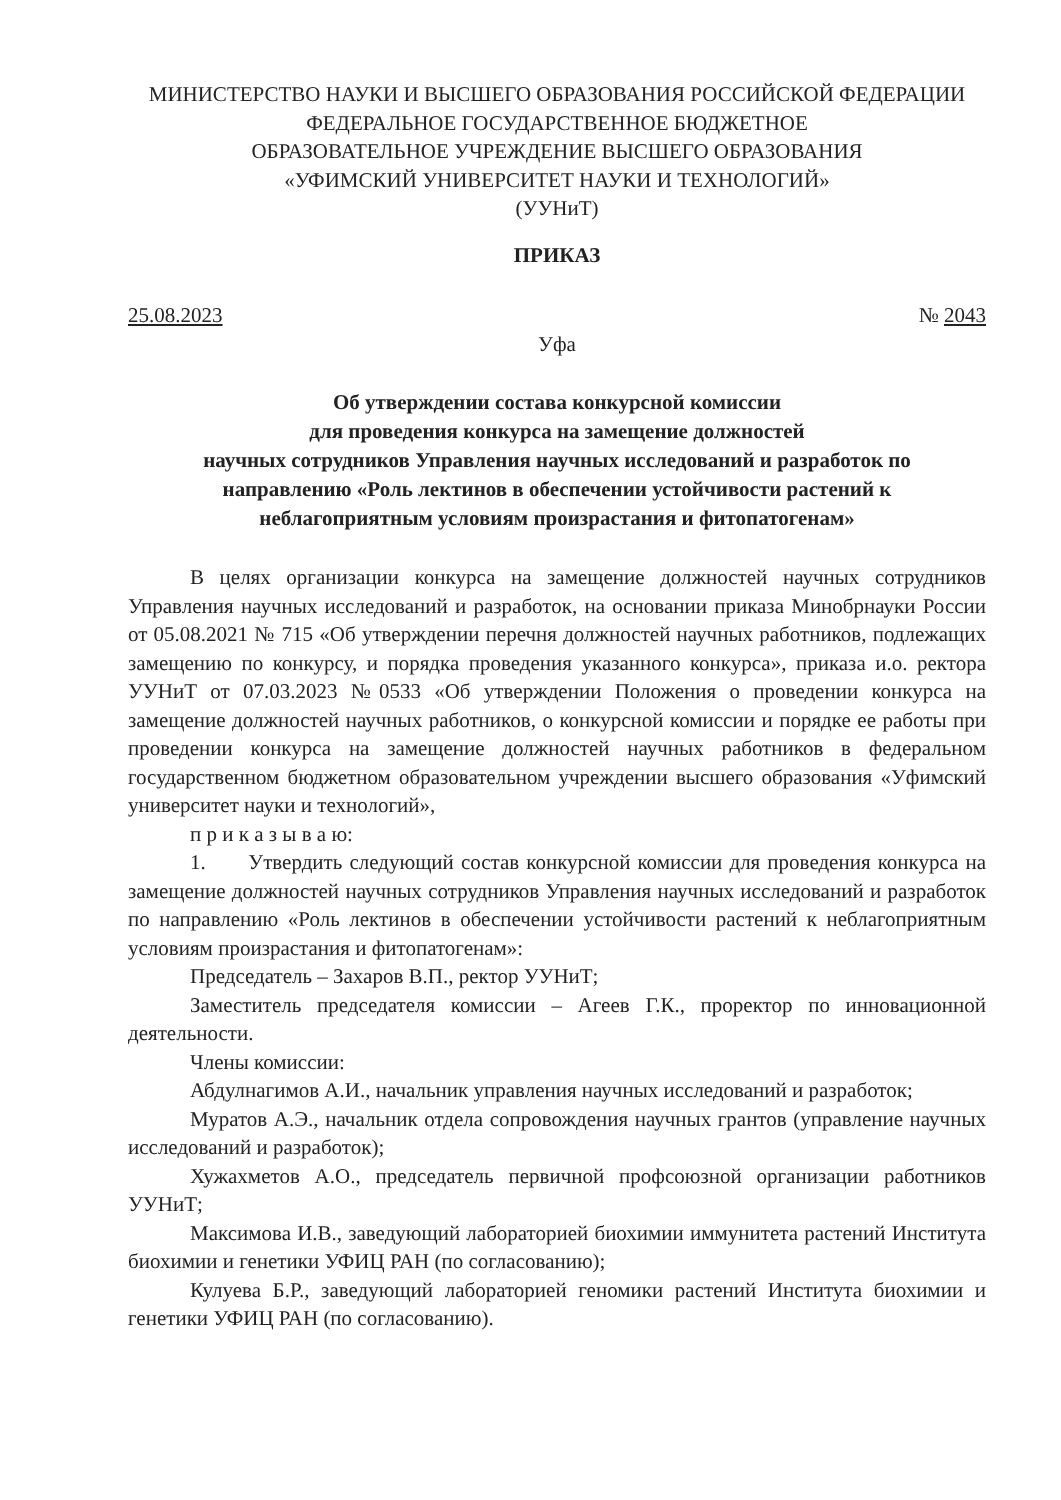МИНИСТЕРСТВО НАУКИ И ВЫСШЕГО ОБРАЗОВАНИЯ РОССИЙСКОЙ ФЕДЕРАЦИИ
ФЕДЕРАЛЬНОЕ ГОСУДАРСТВЕННОЕ БЮДЖЕТНОЕ
ОБРАЗОВАТЕЛЬНОЕ УЧРЕЖДЕНИЕ ВЫСШЕГО ОБРАЗОВАНИЯ
«УФИМСКИЙ УНИВЕРСИТЕТ НАУКИ И ТЕХНОЛОГИЙ»
(УУНиТ)
ПРИКАЗ
25.08.2023 № 2043
Уфа
Об утверждении состава конкурсной комиссии
для проведения конкурса на замещение должностей
научных сотрудников Управления научных исследований и разработок по
направлению «Роль лектинов в обеспечении устойчивости растений к
неблагоприятным условиям произрастания и фитопатогенам»
В целях организации конкурса на замещение должностей научных сотрудников Управления научных исследований и разработок, на основании приказа Минобрнауки России от 05.08.2021 № 715 «Об утверждении перечня должностей научных работников, подлежащих замещению по конкурсу, и порядка проведения указанного конкурса», приказа и.о. ректора УУНиТ от 07.03.2023 №0533 «Об утверждении Положения о проведении конкурса на замещение должностей научных работников, о конкурсной комиссии и порядке ее работы при проведении конкурса на замещение должностей научных работников в федеральном государственном бюджетном образовательном учреждении высшего образования «Уфимский университет науки и технологий»,
п р и к а з ы в а ю:
1. Утвердить следующий состав конкурсной комиссии для проведения конкурса на замещение должностей научных сотрудников Управления научных исследований и разработок по направлению «Роль лектинов в обеспечении устойчивости растений к неблагоприятным условиям произрастания и фитопатогенам»:
Председатель – Захаров В.П., ректор УУНиТ;
Заместитель председателя комиссии – Агеев Г.К., проректор по инновационной деятельности.
Члены комиссии:
Абдулнагимов А.И., начальник управления научных исследований и разработок;
Муратов А.Э., начальник отдела сопровождения научных грантов (управление научных исследований и разработок);
Хужахметов А.О., председатель первичной профсоюзной организации работников УУНиТ;
Максимова И.В., заведующий лабораторией биохимии иммунитета растений Института биохимии и генетики УФИЦ РАН (по согласованию);
Кулуева Б.Р., заведующий лабораторией геномики растений Института биохимии и генетики УФИЦ РАН (по согласованию).